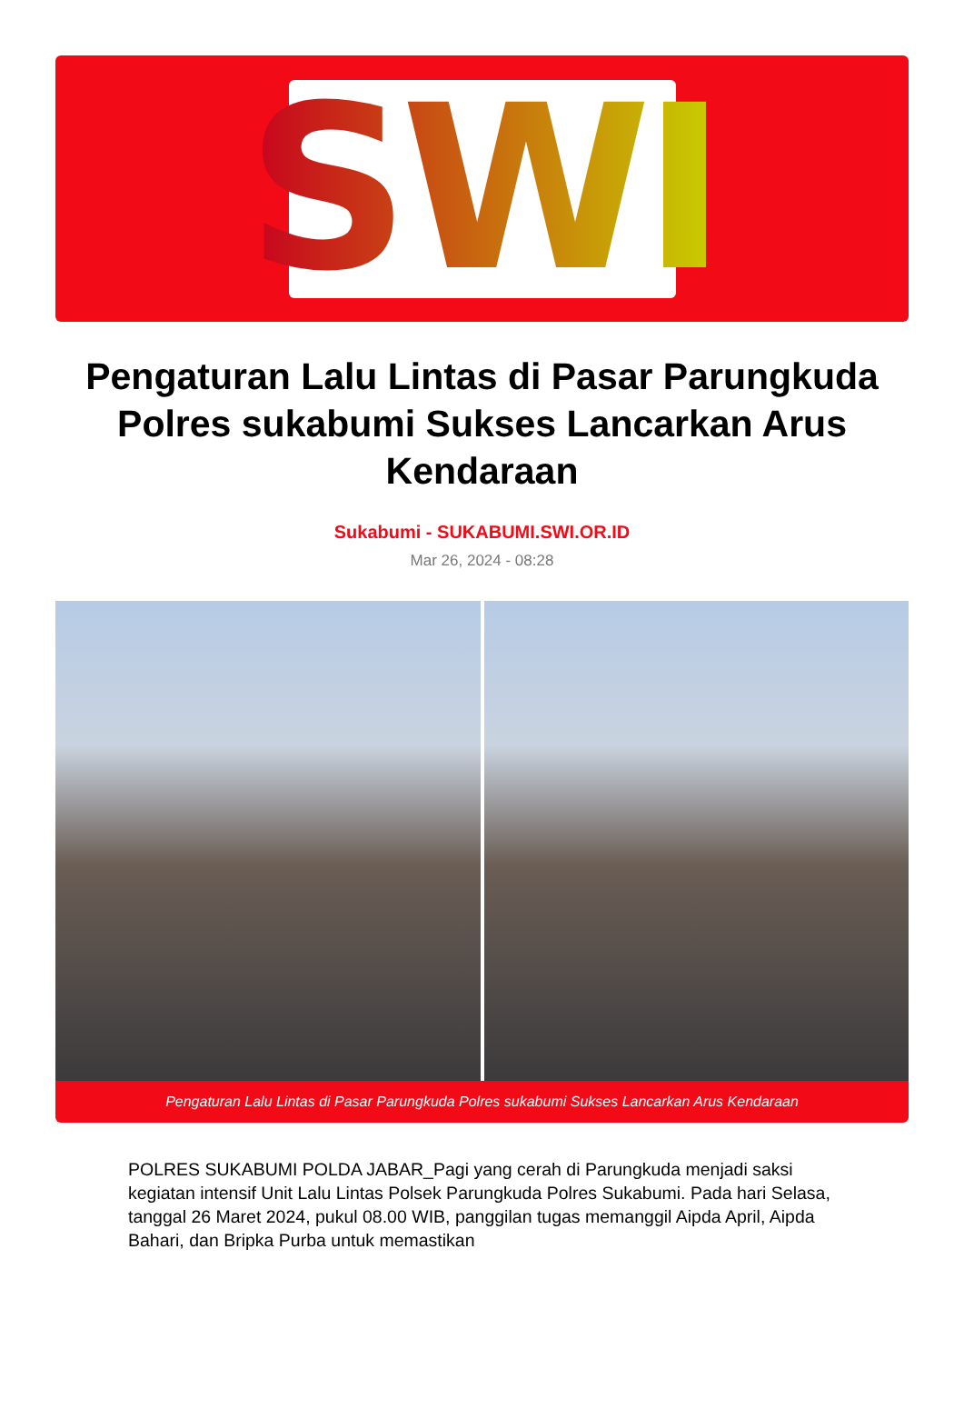SWI
Pengaturan Lalu Lintas di Pasar Parungkuda Polres sukabumi Sukses Lancarkan Arus Kendaraan
Sukabumi - SUKABUMI.SWI.OR.ID
Mar 26, 2024 - 08:28
Pengaturan Lalu Lintas di Pasar Parungkuda Polres sukabumi Sukses Lancarkan Arus Kendaraan
POLRES SUKABUMI POLDA JABAR_Pagi yang cerah di Parungkuda menjadi saksi kegiatan intensif Unit Lalu Lintas Polsek Parungkuda Polres Sukabumi. Pada hari Selasa, tanggal 26 Maret 2024, pukul 08.00 WIB, panggilan tugas memanggil Aipda April, Aipda Bahari, dan Bripka Purba untuk memastikan